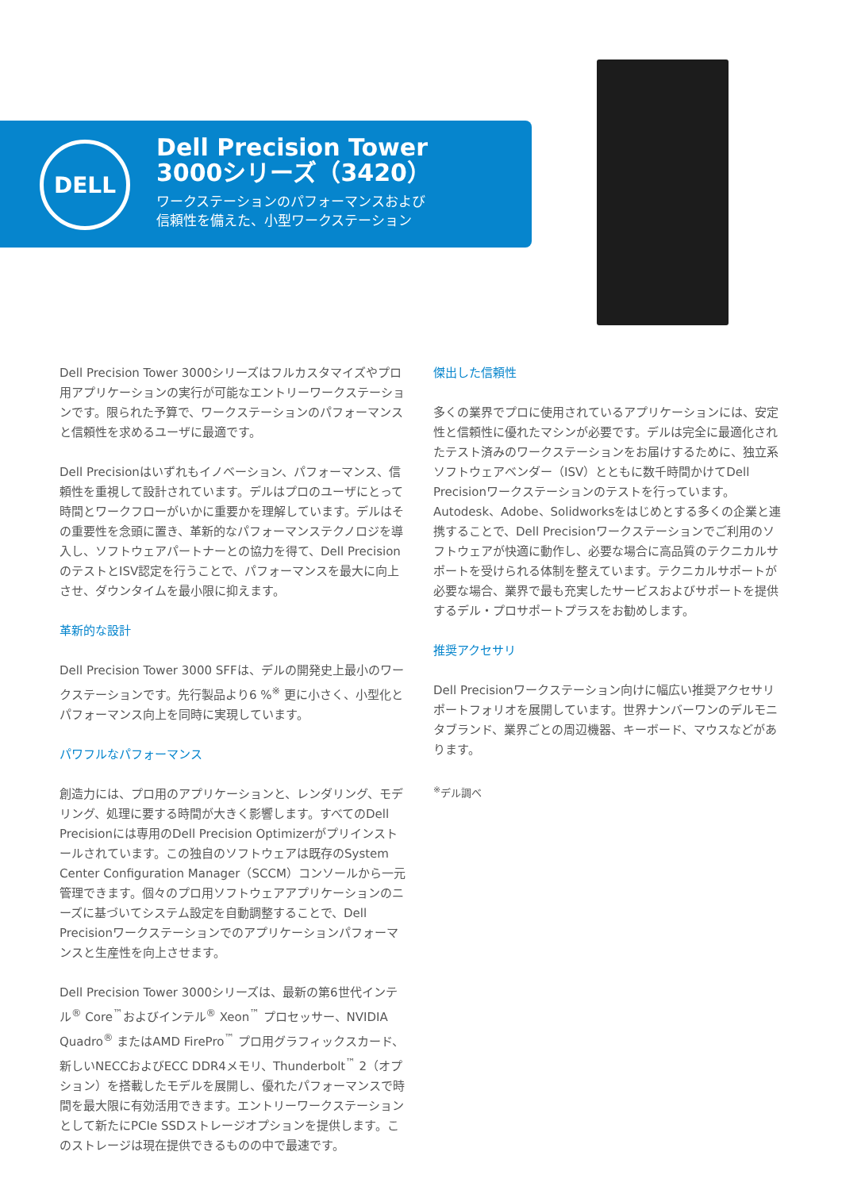DELL
Dell Precision Tower
3000シリーズ（3420）
ワークステーションのパフォーマンスおよび
信頼性を備えた、小型ワークステーション
Dell Precision Tower 3000シリーズはフルカスタマイズやプロ用アプリケーションの実行が可能なエントリーワークステーションです。限られた予算で、ワークステーションのパフォーマンスと信頼性を求めるユーザに最適です。
Dell Precisionはいずれもイノベーション、パフォーマンス、信頼性を重視して設計されています。デルはプロのユーザにとって時間とワークフローがいかに重要かを理解しています。デルはその重要性を念頭に置き、革新的なパフォーマンステクノロジを導入し、ソフトウェアパートナーとの協力を得て、Dell PrecisionのテストとISV認定を行うことで、パフォーマンスを最大に向上させ、ダウンタイムを最小限に抑えます。
革新的な設計
Dell Precision Tower 3000 SFFは、デルの開発史上最小のワークステーションです。先行製品より6 %<sup>※</sup> 更に小さく、小型化とパフォーマンス向上を同時に実現しています。
パワフルなパフォーマンス
創造力には、プロ用のアプリケーションと、レンダリング、モデリング、処理に要する時間が大きく影響します。すべてのDell Precisionには専用のDell Precision Optimizerがプリインストールされています。この独自のソフトウェアは既存のSystem Center Configuration Manager（SCCM）コンソールから一元管理できます。個々のプロ用ソフトウェアアプリケーションのニーズに基づいてシステム設定を自動調整することで、Dell Precisionワークステーションでのアプリケーションパフォーマンスと生産性を向上させます。
Dell Precision Tower 3000シリーズは、最新の第6世代インテル<sup>®</sup> Core<sup>™</sup>およびインテル<sup>®</sup> Xeon<sup>™</sup> プロセッサー、NVIDIA Quadro<sup>®</sup> またはAMD FirePro<sup>™</sup> プロ用グラフィックスカード、新しいNECCおよびECC DDR4メモリ、Thunderbolt<sup>™</sup> 2（オプション）を搭載したモデルを展開し、優れたパフォーマンスで時間を最大限に有効活用できます。エントリーワークステーションとして新たにPCIe SSDストレージオプションを提供します。このストレージは現在提供できるものの中で最速です。
傑出した信頼性
多くの業界でプロに使用されているアプリケーションには、安定性と信頼性に優れたマシンが必要です。デルは完全に最適化されたテスト済みのワークステーションをお届けするために、独立系ソフトウェアベンダー（ISV）とともに数千時間かけてDell Precisionワークステーションのテストを行っています。Autodesk、Adobe、Solidworksをはじめとする多くの企業と連携することで、Dell Precisionワークステーションでご利用のソフトウェアが快適に動作し、必要な場合に高品質のテクニカルサポートを受けられる体制を整えています。テクニカルサポートが必要な場合、業界で最も充実したサービスおよびサポートを提供するデル・プロサポートプラスをお勧めします。
推奨アクセサリ
Dell Precisionワークステーション向けに幅広い推奨アクセサリポートフォリオを展開しています。世界ナンバーワンのデルモニタブランド、業界ごとの周辺機器、キーボード、マウスなどがあります。
<sup>※</sup>デル調べ